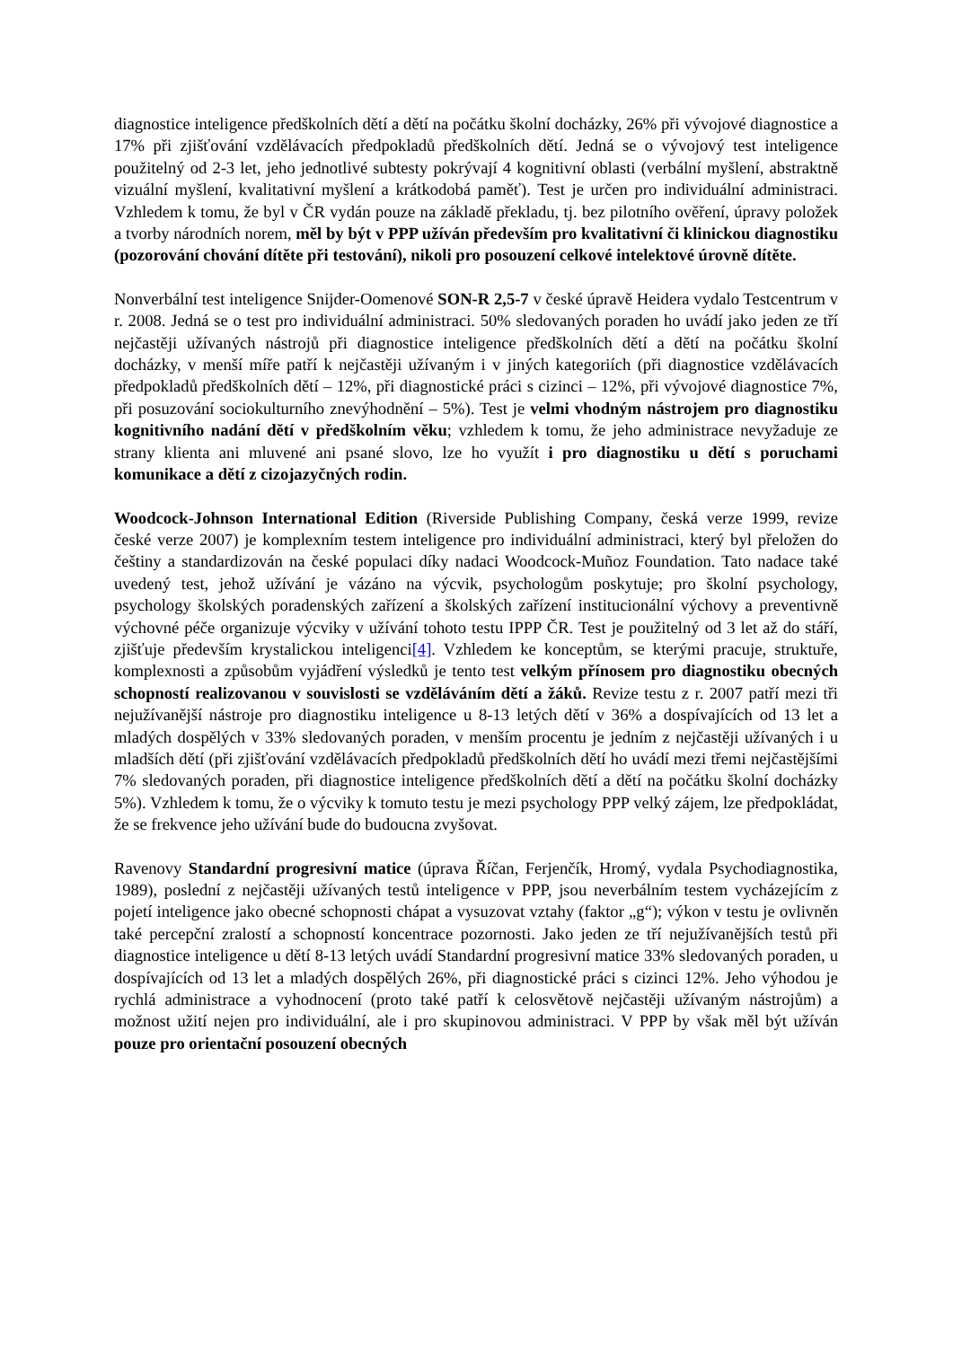diagnostice inteligence předškolních dětí a dětí na počátku školní docházky, 26% při vývojové diagnostice a 17% při zjišťování vzdělávacích předpokladů předškolních dětí. Jedná se o vývojový test inteligence použitelný od 2-3 let, jeho jednotlivé subtesty pokrývají 4 kognitivní oblasti (verbální myšlení, abstraktně vizuální myšlení, kvalitativní myšlení a krátkodobá paměť). Test je určen pro individuální administraci. Vzhledem k tomu, že byl v ČR vydán pouze na základě překladu, tj. bez pilotního ověření, úpravy položek a tvorby národních norem, měl by být v PPP užíván především pro kvalitativní či klinickou diagnostiku (pozorování chování dítěte při testování), nikoli pro posouzení celkové intelektové úrovně dítěte.
Nonverbální test inteligence Snijder-Oomenové SON-R 2,5-7 v české úpravě Heidera vydalo Testcentrum v r. 2008. Jedná se o test pro individuální administraci. 50% sledovaných poraden ho uvádí jako jeden ze tří nejčastěji užívaných nástrojů při diagnostice inteligence předškolních dětí a dětí na počátku školní docházky, v menší míře patří k nejčastěji užívaným i v jiných kategoriích (při diagnostice vzdělávacích předpokladů předškolních dětí – 12%, při diagnostické práci s cizinci – 12%, při vývojové diagnostice 7%, při posuzování sociokulturního znevýhodnění – 5%). Test je velmi vhodným nástrojem pro diagnostiku kognitivního nadání dětí v předškolním věku; vzhledem k tomu, že jeho administrace nevyžaduje ze strany klienta ani mluvené ani psané slovo, lze ho využít i pro diagnostiku u dětí s poruchami komunikace a dětí z cizojazyčných rodin.
Woodcock-Johnson International Edition (Riverside Publishing Company, česká verze 1999, revize české verze 2007) je komplexním testem inteligence pro individuální administraci, který byl přeložen do češtiny a standardizován na české populaci díky nadaci Woodcock-Muñoz Foundation. Tato nadace také uvedený test, jehož užívání je vázáno na výcvik, psychologům poskytuje; pro školní psychology, psychology školských poradenských zařízení a školských zařízení institucionální výchovy a preventivně výchovné péče organizuje výcviky v užívání tohoto testu IPPP ČR. Test je použitelný od 3 let až do stáří, zjišťuje především krystalickou inteligenci[4]. Vzhledem ke konceptům, se kterými pracuje, struktuře, komplexnosti a způsobům vyjádření výsledků je tento test velkým přínosem pro diagnostiku obecných schopností realizovanou v souvislosti se vzděláváním dětí a žáků. Revize testu z r. 2007 patří mezi tři nejužívanější nástroje pro diagnostiku inteligence u 8-13 letých dětí v 36% a dospívajících od 13 let a mladých dospělých v 33% sledovaných poraden, v menším procentu je jedním z nejčastěji užívaných i u mladších dětí (při zjišťování vzdělávacích předpokladů předškolních dětí ho uvádí mezi třemi nejčastějšími 7% sledovaných poraden, při diagnostice inteligence předškolních dětí a dětí na počátku školní docházky 5%). Vzhledem k tomu, že o výcviky k tomuto testu je mezi psychology PPP velký zájem, lze předpokládat, že se frekvence jeho užívání bude do budoucna zvyšovat.
Ravenovy Standardní progresivní matice (úprava Říčan, Ferjenčík, Hromý, vydala Psychodiagnostika, 1989), poslední z nejčastěji užívaných testů inteligence v PPP, jsou neverbálním testem vycházejícím z pojetí inteligence jako obecné schopnosti chápat a vysuzovat vztahy (faktor „g“); výkon v testu je ovlivněn také percepční zralostí a schopností koncentrace pozornosti. Jako jeden ze tří nejužívanějších testů při diagnostice inteligence u dětí 8-13 letých uvádí Standardní progresivní matice 33% sledovaných poraden, u dospívajících od 13 let a mladých dospělých 26%, při diagnostické práci s cizinci 12%. Jeho výhodou je rychlá administrace a vyhodnocení (proto také patří k celosvětově nejčastěji užívaným nástrojům) a možnost užití nejen pro individuální, ale i pro skupinovou administraci. V PPP by však měl být užíván pouze pro orientační posouzení obecných